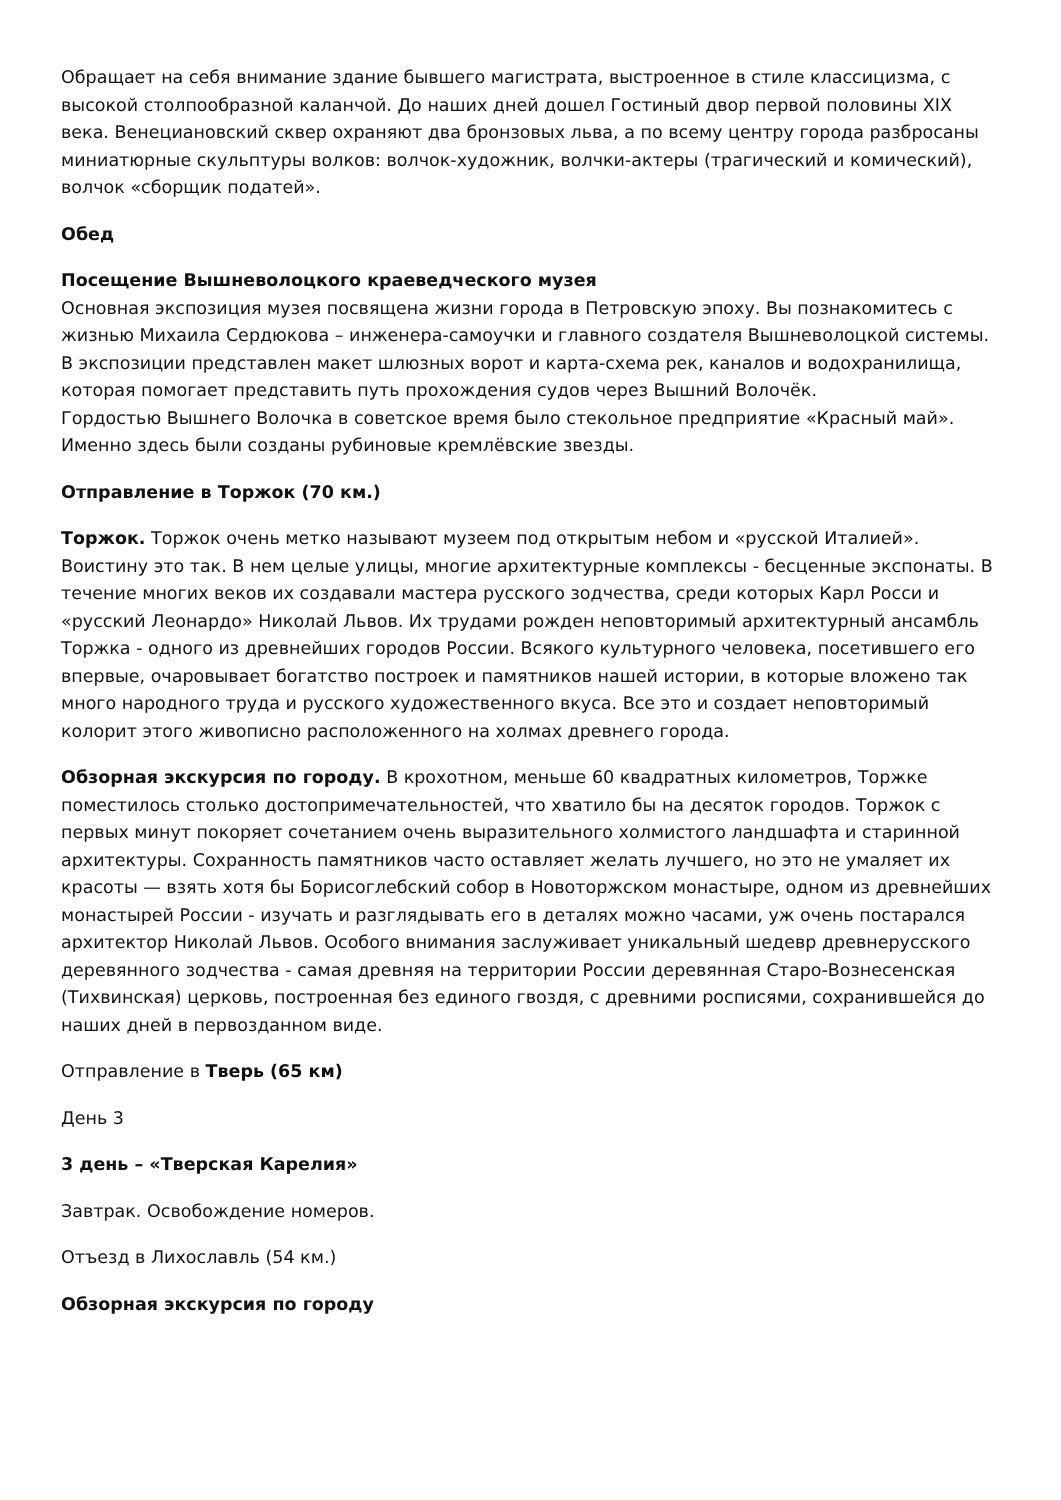Обращает на себя внимание здание бывшего магистрата, выстроенное в стиле классицизма, с высокой столпообразной каланчой. До наших дней дошел Гостиный двор первой половины XIX века. Венециановский сквер охраняют два бронзовых льва, а по всему центру города разбросаны миниатюрные скульптуры волков: волчок-художник, волчки-актеры (трагический и комический), волчок «сборщик податей».
Обед
Посещение Вышневолоцкого краеведческого музея
Основная экспозиция музея посвящена жизни города в Петровскую эпоху. Вы познакомитесь с жизнью Михаила Сердюкова – инженера-самоучки и главного создателя Вышневолоцкой системы. В экспозиции представлен макет шлюзных ворот и карта-схема рек, каналов и водохранилища, которая помогает представить путь прохождения судов через Вышний Волочёк.
Гордостью Вышнего Волочка в советское время было стекольное предприятие «Красный май». Именно здесь были созданы рубиновые кремлёвские звезды.
Отправление в Торжок (70 км.)
Торжок. Торжок очень метко называют музеем под открытым небом и «русской Италией». Воистину это так. В нем целые улицы, многие архитектурные комплексы - бесценные экспонаты. В течение многих веков их создавали мастера русского зодчества, среди которых Карл Росси и «русский Леонардо» Николай Львов. Их трудами рожден неповторимый архитектурный ансамбль Торжка - одного из древнейших городов России. Всякого культурного человека, посетившего его впервые, очаровывает богатство построек и памятников нашей истории, в которые вложено так много народного труда и русского художественного вкуса. Все это и создает неповторимый колорит этого живописно расположенного на холмах древнего города.
Обзорная экскурсия по городу. В крохотном, меньше 60 квадратных километров, Торжке поместилось столько достопримечательностей, что хватило бы на десяток городов. Торжок с первых минут покоряет сочетанием очень выразительного холмистого ландшафта и старинной архитектуры. Сохранность памятников часто оставляет желать лучшего, но это не умаляет их красоты — взять хотя бы Борисоглебский собор в Новоторжском монастыре, одном из древнейших монастырей России - изучать и разглядывать его в деталях можно часами, уж очень постарался архитектор Николай Львов. Особого внимания заслуживает уникальный шедевр древнерусского деревянного зодчества - самая древняя на территории России деревянная Старо-Вознесенская (Тихвинская) церковь, построенная без единого гвоздя, с древними росписями, сохранившейся до наших дней в первозданном виде.
Отправление в Тверь (65 км)
День 3
3 день – «Тверская Карелия»
Завтрак. Освобождение номеров.
Отъезд в Лихославль (54 км.)
Обзорная экскурсия по городу